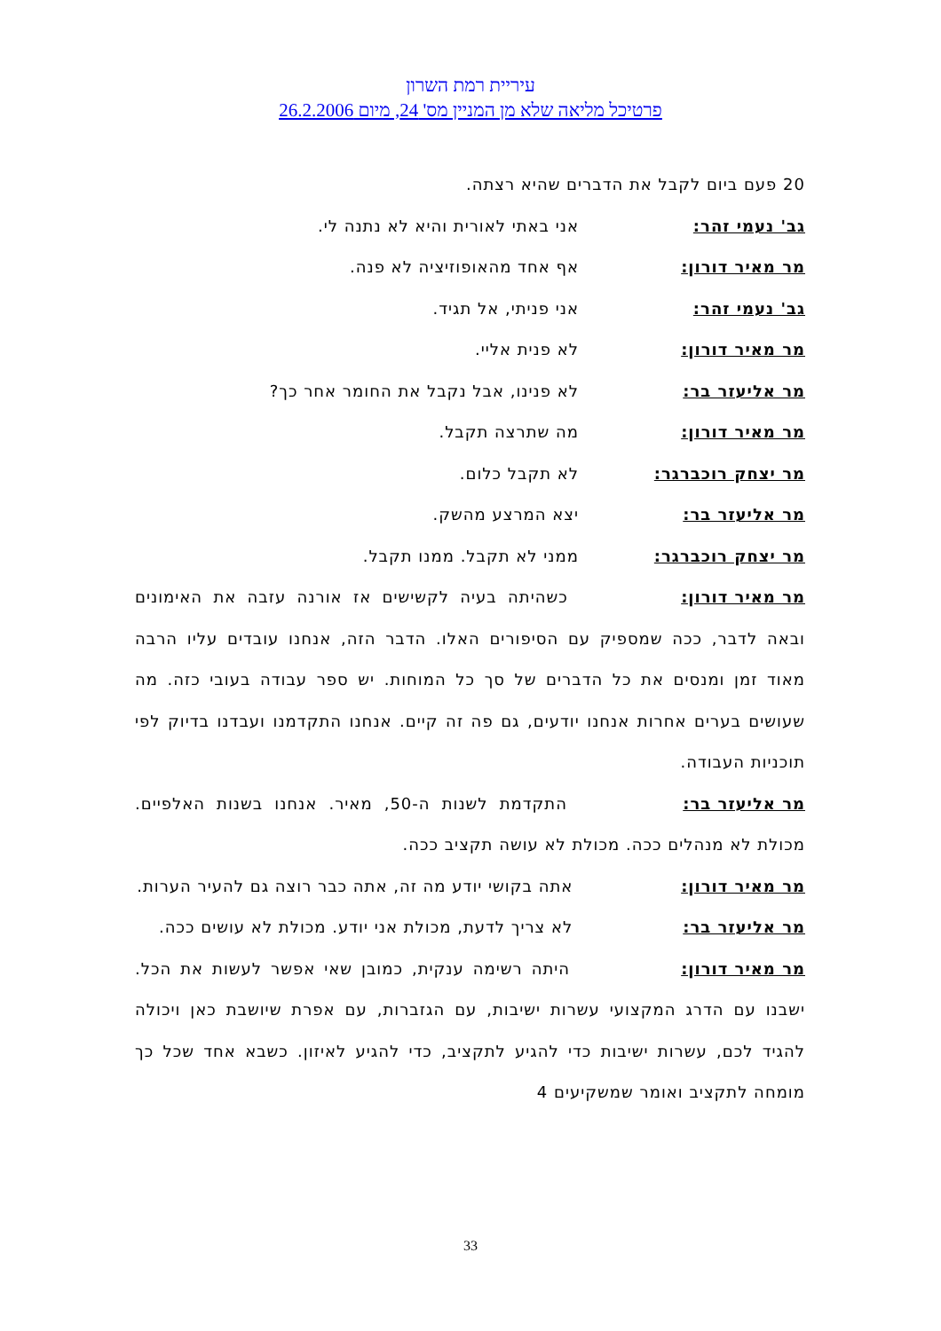עיריית רמת השרון
פרטיכל מליאה שלא מן המניין מס' 24, מיום 26.2.2006
20 פעם ביום לקבל את הדברים שהיא רצתה.
גב' נעמי זהר: אני באתי לאורית והיא לא נתנה לי.
מר מאיר דורון: אף אחד מהאופוזיציה לא פנה.
גב' נעמי זהר: אני פניתי, אל תגיד.
מר מאיר דורון: לא פנית אליי.
מר אליעזר בר: לא פנינו, אבל נקבל את החומר אחר כך?
מר מאיר דורון: מה שתרצה תקבל.
מר יצחק רוכברגר: לא תקבל כלום.
מר אליעזר בר: יצא המרצע מהשק.
מר יצחק רוכברגר: ממני לא תקבל. ממנו תקבל.
מר מאיר דורון: כשהיתה בעיה לקשישים אז אורנה עזבה את האימונים ובאה לדבר, ככה שמספיק עם הסיפורים האלו. הדבר הזה, אנחנו עובדים עליו הרבה מאוד זמן ומנסים את כל הדברים של סך כל המוחות. יש ספר עבודה בעובי כזה. מה שעושים בערים אחרות אנחנו יודעים, גם פה זה קיים. אנחנו התקדמנו ועבדנו בדיוק לפי תוכניות העבודה.
מר אליעזר בר: התקדמת לשנות ה-50, מאיר. אנחנו בשנות האלפיים. מכולת לא מנהלים ככה. מכולת לא עושה תקציב ככה.
מר מאיר דורון: אתה בקושי יודע מה זה, אתה כבר רוצה גם להעיר הערות.
מר אליעזר בר: לא צריך לדעת, מכולת אני יודע. מכולת לא עושים ככה.
מר מאיר דורון: היתה רשימה ענקית, כמובן שאי אפשר לעשות את הכל. ישבנו עם הדרג המקצועי עשרות ישיבות, עם הגזברות, עם אפרת שיושבת כאן ויכולה להגיד לכם, עשרות ישיבות כדי להגיע לתקציב, כדי להגיע לאיזון. כשבא אחד שכל כך מומחה לתקציב ואומר שמשקיעים 4
33